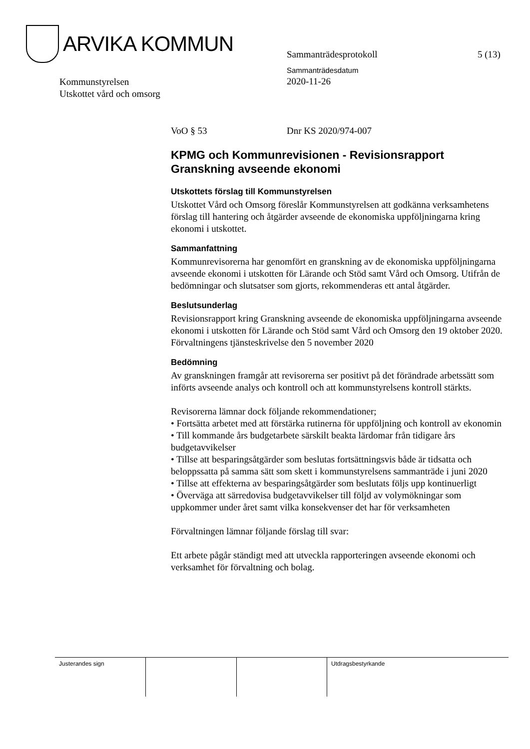ARVIKA KOMMUN
Sammanträdesprotokoll 5 (13)
Sammanträdesdatum
2020-11-26
Kommunstyrelsen
Utskottet vård och omsorg
VoO § 53 Dnr KS 2020/974-007
KPMG och Kommunrevisionen - Revisionsrapport Granskning avseende ekonomi
Utskottets förslag till Kommunstyrelsen
Utskottet Vård och Omsorg föreslår Kommunstyrelsen att godkänna verksamhetens förslag till hantering och åtgärder avseende de ekonomiska uppföljningarna kring ekonomi i utskottet.
Sammanfattning
Kommunrevisorerna har genomfört en granskning av de ekonomiska uppföljningarna avseende ekonomi i utskotten för Lärande och Stöd samt Vård och Omsorg. Utifrån de bedömningar och slutsatser som gjorts, rekommenderas ett antal åtgärder.
Beslutsunderlag
Revisionsrapport kring Granskning avseende de ekonomiska uppföljningarna avseende ekonomi i utskotten för Lärande och Stöd samt Vård och Omsorg den 19 oktober 2020.
Förvaltningens tjänsteskrivelse den 5 november 2020
Bedömning
Av granskningen framgår att revisorerna ser positivt på det förändrade arbetssätt som införts avseende analys och kontroll och att kommunstyrelsens kontroll stärkts.
Revisorerna lämnar dock följande rekommendationer;
• Fortsätta arbetet med att förstärka rutinerna för uppföljning och kontroll av ekonomin
• Till kommande års budgetarbete särskilt beakta lärdomar från tidigare års budgetavvikelser
• Tillse att besparingsåtgärder som beslutas fortsättningsvis både är tidsatta och beloppssatta på samma sätt som skett i kommunstyrelsens sammanträde i juni 2020
• Tillse att effekterna av besparingsåtgärder som beslutats följs upp kontinuerligt
• Överväga att särredovisa budgetavvikelser till följd av volymökningar som uppkommer under året samt vilka konsekvenser det har för verksamheten
Förvaltningen lämnar följande förslag till svar:
Ett arbete pågår ständigt med att utveckla rapporteringen avseende ekonomi och verksamhet för förvaltning och bolag.
Justerandes sign Utdragsbestyrkande